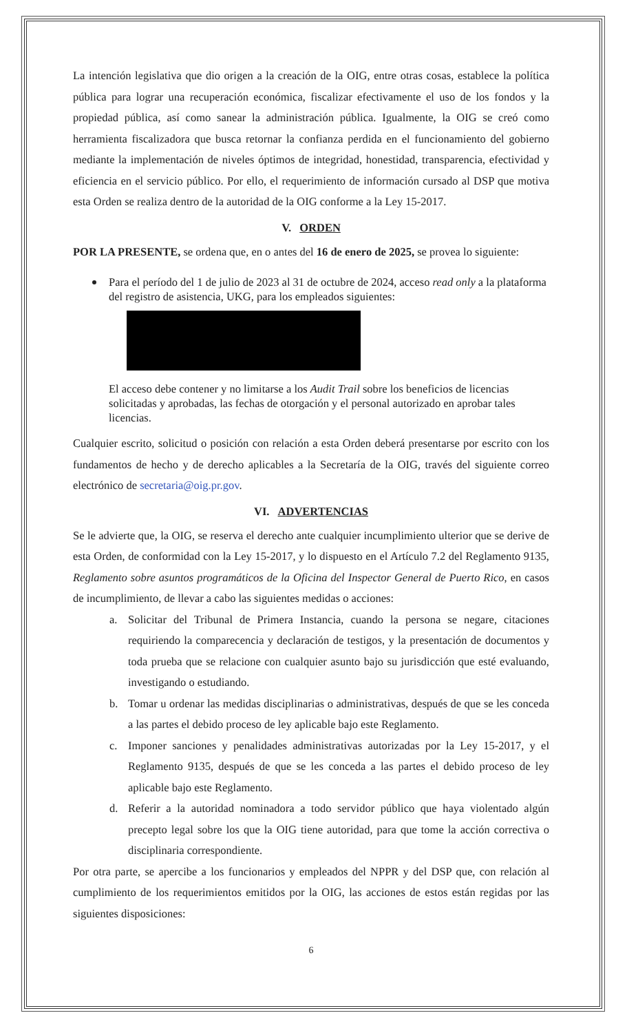La intención legislativa que dio origen a la creación de la OIG, entre otras cosas, establece la política pública para lograr una recuperación económica, fiscalizar efectivamente el uso de los fondos y la propiedad pública, así como sanear la administración pública. Igualmente, la OIG se creó como herramienta fiscalizadora que busca retornar la confianza perdida en el funcionamiento del gobierno mediante la implementación de niveles óptimos de integridad, honestidad, transparencia, efectividad y eficiencia en el servicio público. Por ello, el requerimiento de información cursado al DSP que motiva esta Orden se realiza dentro de la autoridad de la OIG conforme a la Ley 15-2017.
V. ORDEN
POR LA PRESENTE, se ordena que, en o antes del 16 de enero de 2025, se provea lo siguiente:
Para el período del 1 de julio de 2023 al 31 de octubre de 2024, acceso read only a la plataforma del registro de asistencia, UKG, para los empleados siguientes:
El acceso debe contener y no limitarse a los Audit Trail sobre los beneficios de licencias solicitadas y aprobadas, las fechas de otorgación y el personal autorizado en aprobar tales licencias.
Cualquier escrito, solicitud o posición con relación a esta Orden deberá presentarse por escrito con los fundamentos de hecho y de derecho aplicables a la Secretaría de la OIG, través del siguiente correo electrónico de secretaria@oig.pr.gov.
VI. ADVERTENCIAS
Se le advierte que, la OIG, se reserva el derecho ante cualquier incumplimiento ulterior que se derive de esta Orden, de conformidad con la Ley 15-2017, y lo dispuesto en el Artículo 7.2 del Reglamento 9135, Reglamento sobre asuntos programáticos de la Oficina del Inspector General de Puerto Rico, en casos de incumplimiento, de llevar a cabo las siguientes medidas o acciones:
a. Solicitar del Tribunal de Primera Instancia, cuando la persona se negare, citaciones requiriendo la comparecencia y declaración de testigos, y la presentación de documentos y toda prueba que se relacione con cualquier asunto bajo su jurisdicción que esté evaluando, investigando o estudiando.
b. Tomar u ordenar las medidas disciplinarias o administrativas, después de que se les conceda a las partes el debido proceso de ley aplicable bajo este Reglamento.
c. Imponer sanciones y penalidades administrativas autorizadas por la Ley 15-2017, y el Reglamento 9135, después de que se les conceda a las partes el debido proceso de ley aplicable bajo este Reglamento.
d. Referir a la autoridad nominadora a todo servidor público que haya violentado algún precepto legal sobre los que la OIG tiene autoridad, para que tome la acción correctiva o disciplinaria correspondiente.
Por otra parte, se apercibe a los funcionarios y empleados del NPPR y del DSP que, con relación al cumplimiento de los requerimientos emitidos por la OIG, las acciones de estos están regidas por las siguientes disposiciones:
6